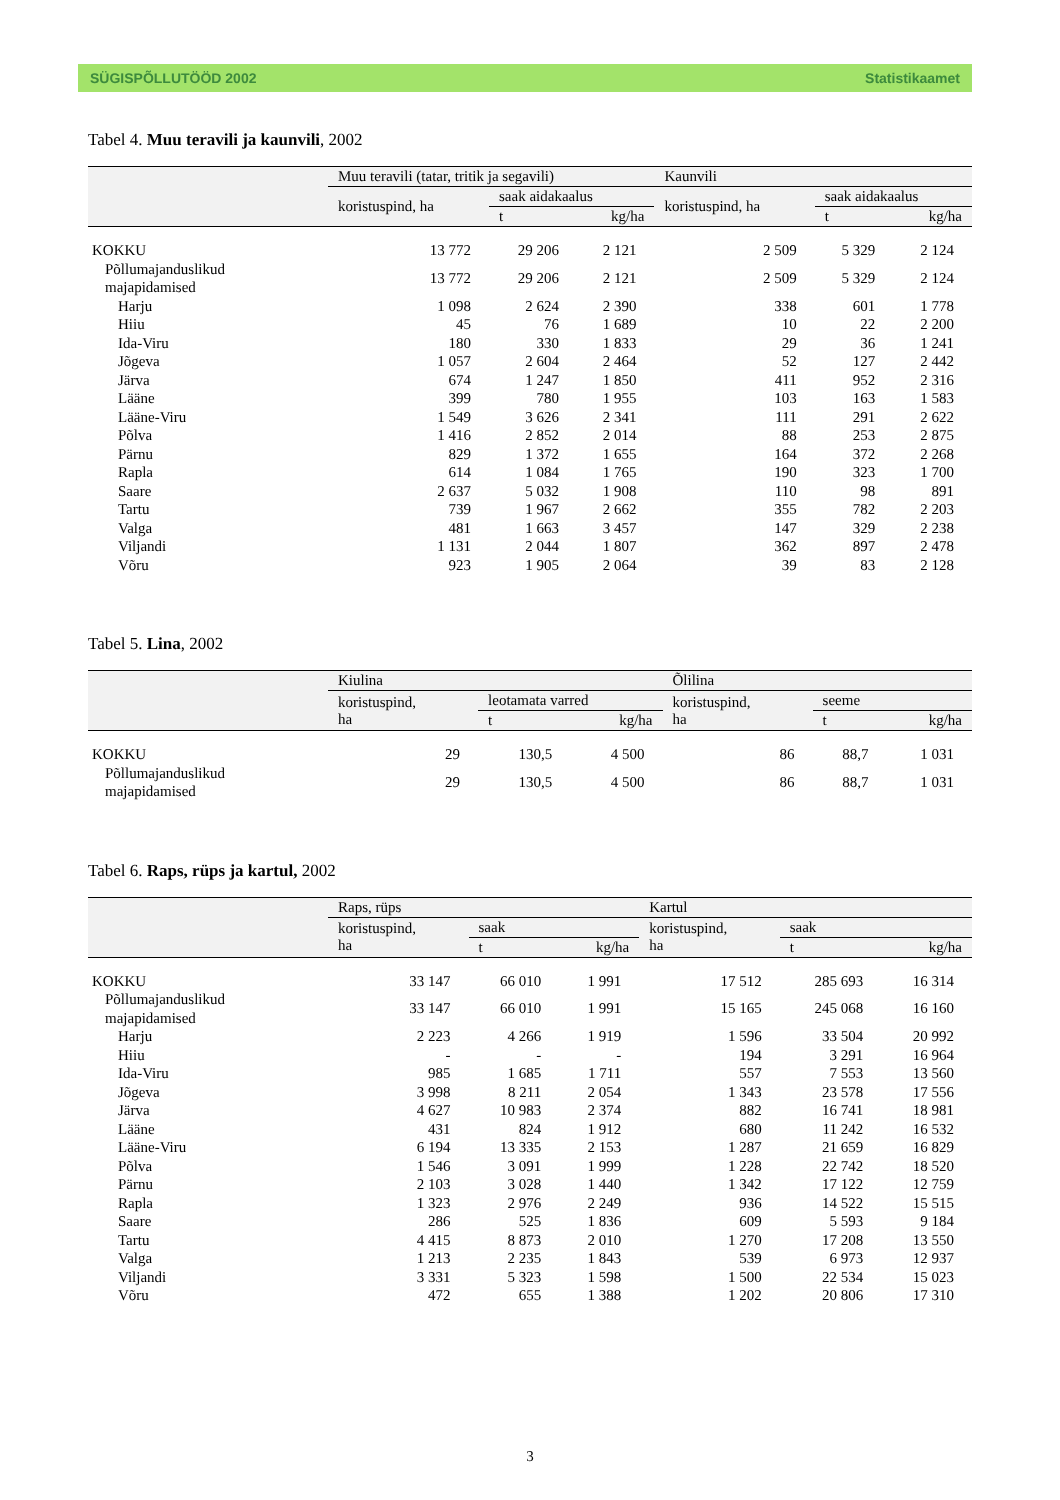SÜGISPÕLLUTÖÖD 2002 Statistikaamet
Tabel 4. Muu teravili ja kaunvili, 2002
| | Muu teravili (tatar, tritik ja segavili) | | | Kaunvili | | |
| --- | --- | --- | --- | --- | --- | --- |
| | koristuspind, ha | saak aidakaalus | | koristuspind, ha | saak aidakaalus | |
| | | t | kg/ha | | t | kg/ha |
| KOKKU | 13 772 | 29 206 | 2 121 | 2 509 | 5 329 | 2 124 |
| Põllumajanduslikud majapidamised | 13 772 | 29 206 | 2 121 | 2 509 | 5 329 | 2 124 |
| Harju | 1 098 | 2 624 | 2 390 | 338 | 601 | 1 778 |
| Hiiu | 45 | 76 | 1 689 | 10 | 22 | 2 200 |
| Ida-Viru | 180 | 330 | 1 833 | 29 | 36 | 1 241 |
| Jõgeva | 1 057 | 2 604 | 2 464 | 52 | 127 | 2 442 |
| Järva | 674 | 1 247 | 1 850 | 411 | 952 | 2 316 |
| Lääne | 399 | 780 | 1 955 | 103 | 163 | 1 583 |
| Lääne-Viru | 1 549 | 3 626 | 2 341 | 111 | 291 | 2 622 |
| Põlva | 1 416 | 2 852 | 2 014 | 88 | 253 | 2 875 |
| Pärnu | 829 | 1 372 | 1 655 | 164 | 372 | 2 268 |
| Rapla | 614 | 1 084 | 1 765 | 190 | 323 | 1 700 |
| Saare | 2 637 | 5 032 | 1 908 | 110 | 98 | 891 |
| Tartu | 739 | 1 967 | 2 662 | 355 | 782 | 2 203 |
| Valga | 481 | 1 663 | 3 457 | 147 | 329 | 2 238 |
| Viljandi | 1 131 | 2 044 | 1 807 | 362 | 897 | 2 478 |
| Võru | 923 | 1 905 | 2 064 | 39 | 83 | 2 128 |
Tabel 5. Lina, 2002
| | Kiulina | | | Õlilina | | |
| --- | --- | --- | --- | --- | --- | --- |
| | koristuspind, ha | leotamata varred | | koristuspind, ha | seeme | |
| | | t | kg/ha | | t | kg/ha |
| KOKKU | 29 | 130,5 | 4 500 | 86 | 88,7 | 1 031 |
| Põllumajanduslikud majapidamised | 29 | 130,5 | 4 500 | 86 | 88,7 | 1 031 |
Tabel 6. Raps, rüps ja kartul, 2002
| | Raps, rüps | | | Kartul | | |
| --- | --- | --- | --- | --- | --- | --- |
| | koristuspind, ha | saak | | koristuspind, ha | saak | |
| | | t | kg/ha | | t | kg/ha |
| KOKKU | 33 147 | 66 010 | 1 991 | 17 512 | 285 693 | 16 314 |
| Põllumajanduslikud majapidamised | 33 147 | 66 010 | 1 991 | 15 165 | 245 068 | 16 160 |
| Harju | 2 223 | 4 266 | 1 919 | 1 596 | 33 504 | 20 992 |
| Hiiu | - | - | - | 194 | 3 291 | 16 964 |
| Ida-Viru | 985 | 1 685 | 1 711 | 557 | 7 553 | 13 560 |
| Jõgeva | 3 998 | 8 211 | 2 054 | 1 343 | 23 578 | 17 556 |
| Järva | 4 627 | 10 983 | 2 374 | 882 | 16 741 | 18 981 |
| Lääne | 431 | 824 | 1 912 | 680 | 11 242 | 16 532 |
| Lääne-Viru | 6 194 | 13 335 | 2 153 | 1 287 | 21 659 | 16 829 |
| Põlva | 1 546 | 3 091 | 1 999 | 1 228 | 22 742 | 18 520 |
| Pärnu | 2 103 | 3 028 | 1 440 | 1 342 | 17 122 | 12 759 |
| Rapla | 1 323 | 2 976 | 2 249 | 936 | 14 522 | 15 515 |
| Saare | 286 | 525 | 1 836 | 609 | 5 593 | 9 184 |
| Tartu | 4 415 | 8 873 | 2 010 | 1 270 | 17 208 | 13 550 |
| Valga | 1 213 | 2 235 | 1 843 | 539 | 6 973 | 12 937 |
| Viljandi | 3 331 | 5 323 | 1 598 | 1 500 | 22 534 | 15 023 |
| Võru | 472 | 655 | 1 388 | 1 202 | 20 806 | 17 310 |
3